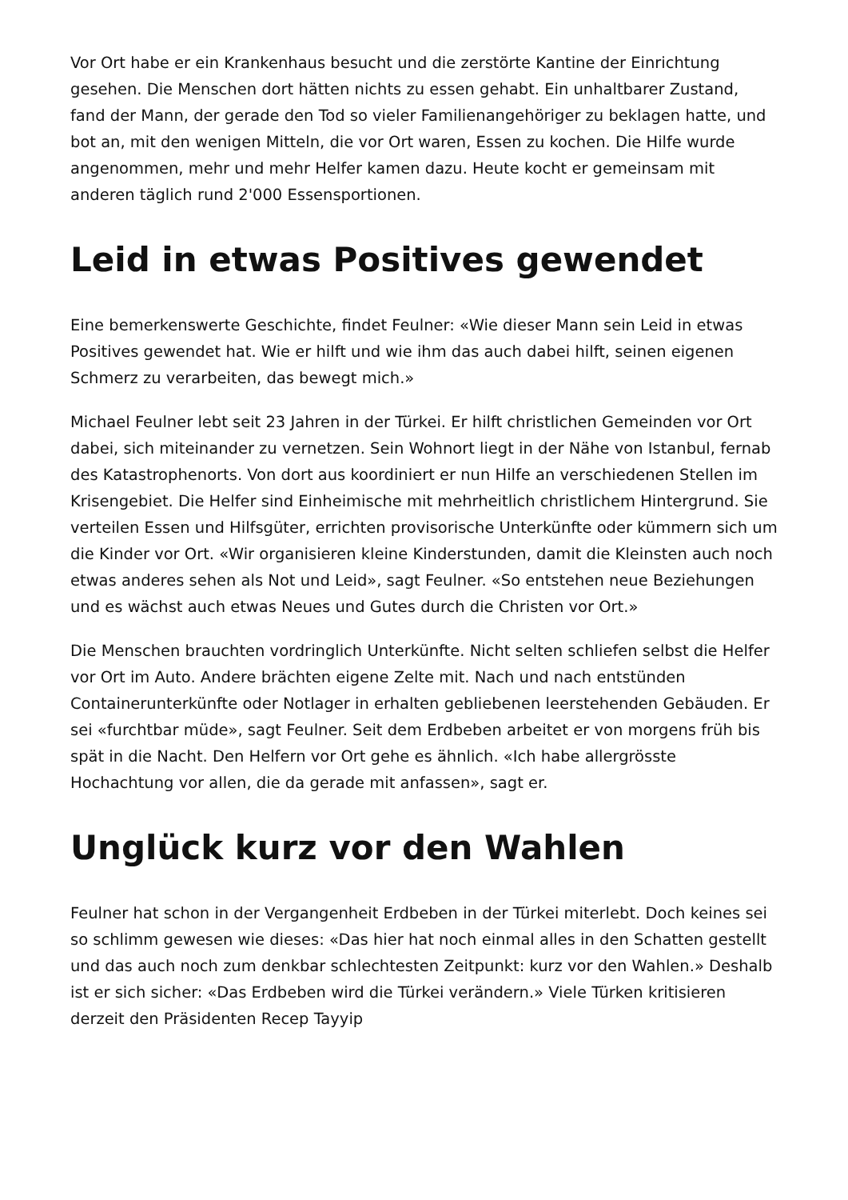Vor Ort habe er ein Krankenhaus besucht und die zerstörte Kantine der Einrichtung gesehen. Die Menschen dort hätten nichts zu essen gehabt. Ein unhaltbarer Zustand, fand der Mann, der gerade den Tod so vieler Familienangehöriger zu beklagen hatte, und bot an, mit den wenigen Mitteln, die vor Ort waren, Essen zu kochen. Die Hilfe wurde angenommen, mehr und mehr Helfer kamen dazu. Heute kocht er gemeinsam mit anderen täglich rund 2'000 Essensportionen.
Leid in etwas Positives gewendet
Eine bemerkenswerte Geschichte, findet Feulner: «Wie dieser Mann sein Leid in etwas Positives gewendet hat. Wie er hilft und wie ihm das auch dabei hilft, seinen eigenen Schmerz zu verarbeiten, das bewegt mich.»
Michael Feulner lebt seit 23 Jahren in der Türkei. Er hilft christlichen Gemeinden vor Ort dabei, sich miteinander zu vernetzen. Sein Wohnort liegt in der Nähe von Istanbul, fernab des Katastrophenorts. Von dort aus koordiniert er nun Hilfe an verschiedenen Stellen im Krisengebiet. Die Helfer sind Einheimische mit mehrheitlich christlichem Hintergrund. Sie verteilen Essen und Hilfsgüter, errichten provisorische Unterkünfte oder kümmern sich um die Kinder vor Ort. «Wir organisieren kleine Kinderstunden, damit die Kleinsten auch noch etwas anderes sehen als Not und Leid», sagt Feulner. «So entstehen neue Beziehungen und es wächst auch etwas Neues und Gutes durch die Christen vor Ort.»
Die Menschen brauchten vordringlich Unterkünfte. Nicht selten schliefen selbst die Helfer vor Ort im Auto. Andere brächten eigene Zelte mit. Nach und nach entstünden Containerunterkünfte oder Notlager in erhalten gebliebenen leerstehenden Gebäuden. Er sei «furchtbar müde», sagt Feulner. Seit dem Erdbeben arbeitet er von morgens früh bis spät in die Nacht. Den Helfern vor Ort gehe es ähnlich. «Ich habe allergrösste Hochachtung vor allen, die da gerade mit anfassen», sagt er.
Unglück kurz vor den Wahlen
Feulner hat schon in der Vergangenheit Erdbeben in der Türkei miterlebt. Doch keines sei so schlimm gewesen wie dieses: «Das hier hat noch einmal alles in den Schatten gestellt und das auch noch zum denkbar schlechtesten Zeitpunkt: kurz vor den Wahlen.» Deshalb ist er sich sicher: «Das Erdbeben wird die Türkei verändern.» Viele Türken kritisieren derzeit den Präsidenten Recep Tayyip